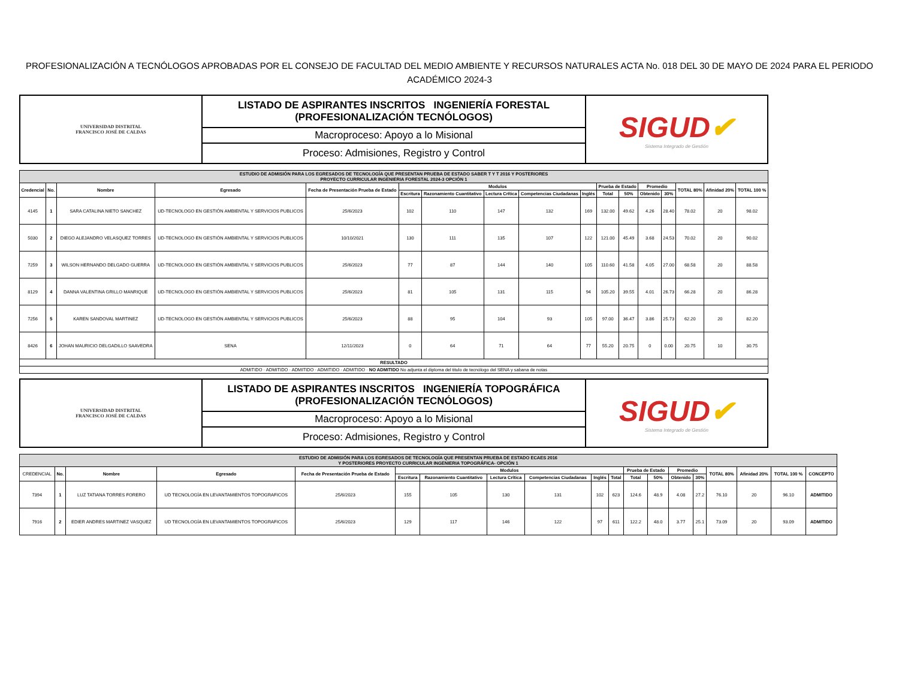PROFESIONALIZACIÓN A TECNÓLOGOS APROBADAS POR EL CONSEJO DE FACULTAD DEL MEDIO AMBIENTE Y RECURSOS NATURALES ACTA No. 018 DEL 30 DE MAYO DE 2024 PARA EL PERIODO ACADÉMICO 2024-3
| UNIVERSIDAD DISTRITAL FRANCISCO JOSÉ DE CALDAS | LISTADO DE ASPIRANTES INSCRITOS INGENIERÍA FORESTAL (PROFESIONALIZACIÓN TECNÓLOGOS) | SIGUD ✔ Sistema Integrado de Gestión |
| | Macroproceso: Apoyo a lo Misional | |
| | Proceso: Admisiones, Registro y Control | |
| ESTUDIO DE ADMISIÓN PARA LOS EGRESADOS DE TECNOLOGÍA QUE PRESENTAN PRUEBA DE ESTADO SABER T Y T 2016 Y POSTERIORES PROYECTO CURRICULAR INGENIERIA FORESTAL 2024-3 OPCIÓN 1 | | | | | | | | | | | | | | | | |
| Credencial | No. | Nombre | Egresado | Fecha de Presentación Prueba de Estado | Modulos | | | | | Prueba de Estado | | Promedio | | TOTAL 80% | Afinidad 20% | TOTAL 100 % |
| | | | | | Escritura | Razonamiento Cuantitativo | Lectura Crítica | Competencias Ciudadanas | Inglés | Total | 50% | Obtenido | 30% | | | |
| 4145 | 1 | SARA CATALINA NIETO SANCHEZ | UD-TECNOLOGO EN GESTIÓN AMBIENTAL Y SERVICIOS PUBLICOS | 25/6/2023 | 102 | 110 | 147 | 132 | 169 | 132.00 | 49.62 | 4.26 | 28.40 | 78.02 | 20 | 98.02 |
| 5030 | 2 | DIEGO ALEJANDRO VELASQUEZ TORRES | UD-TECNOLOGO EN GESTIÓN AMBIENTAL Y SERVICIOS PUBLICOS | 10/10/2021 | 130 | 111 | 135 | 107 | 122 | 121.00 | 45.49 | 3.68 | 24.53 | 70.02 | 20 | 90.02 |
| 7259 | 3 | WILSON HERNANDO DELGADO GUERRA | UD-TECNOLOGO EN GESTIÓN AMBIENTAL Y SERVICIOS PUBLICOS | 25/6/2023 | 77 | 87 | 144 | 140 | 105 | 110.60 | 41.58 | 4.05 | 27.00 | 68.58 | 20 | 88.58 |
| 8129 | 4 | DANNA VALENTINA GRILLO MANRIQUE | UD-TECNOLOGO EN GESTIÓN AMBIENTAL Y SERVICIOS PUBLICOS | 25/6/2023 | 81 | 105 | 131 | 115 | 94 | 105.20 | 39.55 | 4.01 | 26.73 | 66.28 | 20 | 86.28 |
| 7256 | 5 | KAREN SANDOVAL MARTINEZ | UD-TECNOLOGO EN GESTIÓN AMBIENTAL Y SERVICIOS PUBLICOS | 25/6/2023 | 88 | 95 | 104 | 93 | 105 | 97.00 | 36.47 | 3.86 | 25.73 | 62.20 | 20 | 82.20 |
| 8426 | 6 | JOHAN MAURICIO DELGADILLO SAAVEDRA | SENA | 12/11/2023 | 0 | 64 | 71 | 64 | 77 | 55.20 | 20.75 | 0 | 0.00 | 20.75 | 10 | 30.75 |
| RESULTADO |
| --- |
| ADMITIDO · ADMITIDO · ADMITIDO · ADMITIDO · ADMITIDO · NO ADMITIDO No adjunta el diploma del titulo de tecnólogo del SENA y sabana de notas |
| UNIVERSIDAD DISTRITAL FRANCISCO JOSÉ DE CALDAS | LISTADO DE ASPIRANTES INSCRITOS INGENIERÍA TOPOGRÁFICA (PROFESIONALIZACIÓN TECNÓLOGOS) | SIGUD ✔ Sistema Integrado de Gestión |
| | Macroproceso: Apoyo a lo Misional | |
| | Proceso: Admisiones, Registro y Control | |
| ESTUDIO DE ADMISIÓN PARA LOS EGRESADOS DE TECNOLOGÍA QUE PRESENTAN PRUEBA DE ESTADO ECAES 2016 Y POSTERIORES PROYECTO CURRICULAR INGENIERIA TOPOGRÁFICA- OPCIÓN 1 | | | | | | | | | | | | | | | | | | |
| CREDENCIAL | No. | Nombre | Egresado | Fecha de Presentación Prueba de Estado | Modulos | | | | | | Prueba de Estado | | Promedio | | TOTAL 80% | Afinidad 20% | TOTAL 100 % | CONCEPTO |
| | | | | | Escritura | Razonamiento Cuantitativo | Lectura Crítica | Competencias Ciudadanas | Inglés | Total | Total | 50% | Obtenido | 30% | | | | |
| 7394 | 1 | LUZ TATIANA TORRES FORERO | UD TECNOLOGÍA EN LEVANTAMIENTOS TOPOGRAFICOS | 25/6/2023 | 155 | 105 | 130 | 131 | 102 | 623 | 124.6 | 48.9 | 4.08 | 27.2 | 76.10 | 20 | 96.10 | ADMITIDO |
| 7916 | 2 | EDIER ANDRES MARTINEZ VASQUEZ | UD TECNOLOGÍA EN LEVANTAMIENTOS TOPOGRAFICOS | 25/6/2023 | 129 | 117 | 146 | 122 | 97 | 611 | 122.2 | 48.0 | 3.77 | 25.1 | 73.09 | 20 | 93.09 | ADMITIDO |